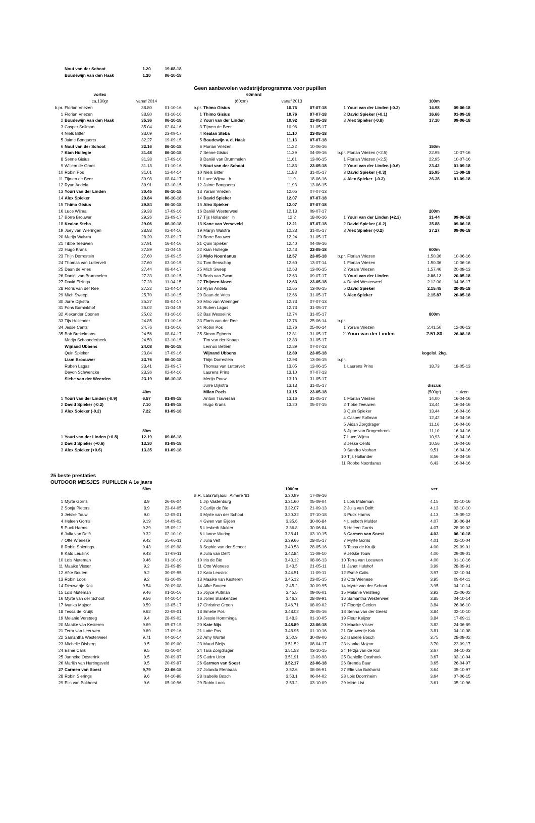| | Nout van der Schoot | 1.20 | 19-08-18 | | | | | | | | |
| | Boudewijn van den Haak | 1.20 | 06-10-18 | | | | | | | | |
| | | | | Geen aanbevolen wedstrijdprogramma voor pupillen | | | | | | | |
| | vortex | | | | 60mhrd | | | | | | |
| | ca.130gr | vanaf 2014 | | | (60cm) | vanaf 2013 | | | | 100m | |
| b.pr. | Florian Vriezen | 38.80 | 01-10-16 | b.pr. | Thimo Gisius | 10.76 | 07-07-18 | 1 | Youri van der Linden (-0.3) | 14.98 | 09-06-18 |
| 1 | Florian Vriezen | 38.80 | 01-10-16 | 1 | Thimo Gisius | 10.76 | 07-07-18 | 2 | David Spieker (+0.1) | 16.66 | 01-09-18 |
| 2 | Boudewijn van den Haak | 35.36 | 06-10-18 | 2 | Youri van der Linden | 10.92 | 23-05-18 | 3 | Alex Spieker (-0.8) | 17.10 | 09-06-18 |
| 3 | Casper Sollman | 35.04 | 02-04-16 | 3 | Tijmen de Beer | 10.96 | 31-05-17 | | | | |
| 4 | Niels Bitter | 33.09 | 23-09-17 | 4 | Kealan Steba | 11.10 | 23-05-18 | | | | |
| 5 | Jaime Bongaerts | 32.27 | 19-09-15 | 5 | Boudewijn v. d. Haak | 11.13 | 07-07-18 | | | | |
| 6 | Nout van der Schoot | 32.16 | 06-10-18 | 6 | Florian Vriezen | 11.22 | 10-06-16 | | | 150m | |
| 7 | Kian Hullegie | 31.48 | 06-10-18 | 7 | Senne Gisius | 11.39 | 04-09-16 | b.pr. | Florian Vriezen (+2.5) | 22.95 | 10-07-16 |
| 8 | Senne Gisius | 31.38 | 17-09-16 | 8 | Daniël van Brummelen | 11.61 | 13-06-15 | 1 | Florian Vriezen (+2.5) | 22.95 | 10-07-16 |
| 9 | Willem de Groot | 31.18 | 01-10-16 | 9 | Nout van der Schoot | 11.83 | 23-05-18 | 2 | Youri van der Linden (-0.6) | 23.42 | 01-09-18 |
| 10 | Robin Pos | 31.01 | 12-04-14 | 10 | Niels Bitter | 11.88 | 31-05-17 | 3 | David Spieker (-0.3) | 25.95 | 11-09-18 |
| 11 | Tijmen de Beer | 30.98 | 08-04-17 | 11 | Luce Wijma h | 11.9 | 18-06-16 | 4 | Alex Spieker (-0.3) | 26.38 | 01-09-18 |
| 12 | Ryan Andela | 30.91 | 03-10-15 | 12 | Jaime Bongaerts | 11.93 | 13-06-15 | | | | |
| 13 | Youri van der Linden | 30.45 | 06-10-18 | 13 | Yoram Vriezen | 12.05 | 07-07-13 | | | | |
| 14 | Alex Spieker | 29.84 | 06-10-18 | 14 | David Spieker | 12.07 | 07-07-18 | | | | |
| 15 | Thimo Gisius | 29.84 | 06-10-18 | 15 | Alex Spieker | 12.07 | 07-07-18 | | | | |
| 16 | Luce Wijma | 29.38 | 17-09-16 | 16 | Daniël Westerweel | 12.13 | 09-07-17 | | | 200m | |
| 17 | Borre Brouwer | 29.26 | 23-09-17 | 17 | Tijs Hollander h | 12.2 | 18-06-16 | 1 | Youri van der Linden (+2.3) | 31-44 | 09-06-18 |
| 18 | Kealan Steba | 29.06 | 06-10-18 | 18 | Kane van Verseveld | 12.21 | 07-07-18 | 2 | David Spieker (-0.2) | 35.88 | 09-06-18 |
| 19 | Joey van Wieringen | 28.88 | 02-04-16 | 19 | Marijn Walstra | 12.23 | 31-05-17 | 3 | Alex Spieker (-0.2) | 37.27 | 09-06-18 |
| 20 | Marijn Walstra | 28.20 | 23-09-17 | 20 | Borre Brouwer | 12.24 | 31-05-17 | | | | |
| 21 | Tibbe Teeuwen | 27.91 | 16-04-16 | 21 | Quin Spieker | 12.40 | 04-09-16 | | | | |
| 22 | Hugo Krans | 27.89 | 11-04-15 | 22 | Kian Hullegie | 12.43 | 23-05-18 | | | 600m | |
| 23 | Thijn Dorrestein | 27.60 | 19-09-15 | 23 | Mylo Noordanus | 12.57 | 23-05-18 | b.pr. | Florian Vriezen | 1.50.36 | 10-06-16 |
| 24 | Thomas van Luttervelt | 27.60 | 03-10-15 | 24 | Tom Benschop | 12.60 | 13-07-14 | 1 | Florian Vriezen | 1.50.36 | 10-06-16 |
| 25 | Daan de Vries | 27.44 | 08-04-17 | 25 | Mich Sweep | 12.63 | 13-06-15 | 2 | Yoram Vriezen | 1.57.46 | 20-09-13 |
| 26 | Daniël van Brummelen | 27.33 | 03-10-15 | 26 | Boris van Zwam | 12.63 | 09-07-17 | 3 | Youri van der Linden | 2.06.12 | 20-05-18 |
| 27 | David Elzinga | 27.28 | 11-04-15 | 27 | Thijmen Moen | 12.63 | 23-05-18 | 4 | Daniel Westerweel | 2.12.00 | 04-06-17 |
| 28 | Floris van der Ree | 27.22 | 12-04-14 | 28 | Ryan Andela | 12.65 | 13-06-15 | 5 | David Spieker | 2.15.45 | 20-05-18 |
| 29 | Mich Sweep | 25.70 | 03-10-15 | 29 | Daan de Vries | 12.66 | 31-05-17 | 6 | Alex Spieker | 2.15.87 | 20-05-18 |
| 30 | Jurre Dijkstra | 25.27 | 08-04-17 | 30 | Miro van Wieringen | 12.73 | 07-07-13 | | | | |
| 31 | Fons Borninkhof | 25.02 | 11-04-15 | 31 | Ruben Lagas | 12.73 | 31-05-17 | | | | |
| 32 | Alexander Coonen | 25.02 | 01-10-16 | 32 | Bas Wesselink | 12.74 | 31-05-17 | | | 800m | |
| 33 | Tijs Hollender | 24.85 | 01-10-16 | 33 | Floris van der Ree | 12.76 | 25-06-14 | b.pr. | | | |
| 34 | Jesse Cents | 24.76 | 01-10-16 | 34 | Robin Pos | 12.76 | 25-06-14 | 1 | Yoram Vriezen | 2.41.50 | 12-06-13 |
| 35 | Bob Brekelmans | 24.56 | 08-04-17 | 35 | Simon Egberts | 12.81 | 31-05-17 | 2 | Youri van der Linden | 2.51.80 | 26-08-18 |
| | Merijn Schoonderbeek | 24.50 | 03-10-15 | | Tim van der Knaap | 12.83 | 31-05-17 | | | | |
| | Wijnand Ubbens | 24.08 | 06-10-18 | | Lennox Betlem | 12.89 | 07-07-13 | | | | |
| | Quin Spieker | 23.84 | 17-09-16 | | Wijnand Ubbens | 12.89 | 23-05-18 | | | kogelsl. 2kg. | |
| | Liam Broouwer | 23.76 | 06-10-18 | | Thijn Dorrestein | 12.98 | 13-06-15 | b.pr. | | | |
| | Ruben Lagas | 23.41 | 23-09-17 | | Thomas van Luttervelt | 13.05 | 13-06-15 | 1 | Laurens Prins | 18.73 | 18-05-13 |
| | Devon Schwencke | 23.36 | 02-04-16 | | Laurens Prins | 13.10 | 07-07-13 | | | | |
| | Siebe van der Weerden | 23.19 | 06-10-18 | | Merijn Pouw | 13.10 | 31-05-17 | | | | |
| | | | | | Jurre Dijkstra | 13.13 | 31-05-17 | | | discus | |
| | | 40m | | | Milan Poels | 13.15 | 23-05-18 | | | (500gr) | Huizen |
| 1 | Youri van der Linden (-0.9) | 6.57 | 01-09-18 | | Antoni Traversari | 13.16 | 31-05-17 | 1 | Florian Vriezen | 14,00 | 16-04-16 |
| 2 | David Spieker (-0.2) | 7.10 | 01-09-18 | | Hugo Krans | 13.20 | 05-07-15 | 2 | Tibbe Teeuwen | 13,44 | 16-04-16 |
| 3 | Alex Soieker (-0.2) | 7.22 | 01-09-18 | | | | | 3 | Quin Spieker | 13,44 | 16-04-16 |
| | | | | | | | | 4 | Casper Sollman | 12,42 | 16-04-16 |
| | | | | | | | | 5 | Aidan Zorgdrager | 11,16 | 16-04-16 |
| | | 80m | | | | | | 6 | Jippe van Drogenbroek | 11,10 | 16-04-16 |
| 1 | Youri van der Linden (+0.8) | 12.19 | 09-06-18 | | | | | 7 | Luce Wijma | 10,93 | 16-04-16 |
| 2 | David Spieker (+0.6) | 13.30 | 01-09-18 | | | | | 8 | Jesse Cents | 10,56 | 16-04-16 |
| 3 | Alex Spieker (+0.6) | 13.35 | 01-09-18 | | | | | 9 | Sandro Voshart | 9,51 | 16-04-16 |
| | | | | | | | | 10 | Tijs Hollander | 8,56 | 16-04-16 |
| | | | | | | | | 11 | Robbe Noordanus | 6,43 | 16-04-16 |
| 25 beste prestaties | | | | | | | | | | | |
| OUTDOOR MEiSJES PUPILLEN A 1e jaars | | | | | | | | | | | |
| | | 60m | | | | 1000m | | | | ver | |
| | | | | B.R. | LalaYahjaoui Almere '81 | 3.30.99 | 17-09-16 | | | | |
| 1 | Myrte Gorris | 8.9 | 26-06-04 | 1 | Jip Vastenburg | 3.31.60 | 05-09-04 | 1 | Lois Mateman | 4.15 | 01-10-16 |
| 2 | Sonja Pieters | 8.9 | 23-04-05 | 2 | Carlijn de Bie | 3.32.07 | 21-09-13 | 2 | Julia van Delft | 4.13 | 02-10-10 |
| 3 | Jetske Touw | 9.0 | 12-05-01 | 3 | Myrte van der Schoot | 3.20.32 | 07-10-18 | 3 | Puck Harms | 4.13 | 15-09-12 |
| 4 | Heleen Gorris | 9,19 | 14-09-02 | 4 | Gwen van Eijden | 3.35.6 | 30-06-84 | 4 | Liesbeth Mulder | 4.07 | 30-06-84 |
| 5 | Puck Harms | 9.29 | 15-09-12 | 5 | Liesbeth Mulder | 3.36.8 | 30-06-84 | 5 | Heleen Gorris | 4.07 | 28-09-02 |
| 6 | Julia van Delft | 9.32 | 02-10-10 | 6 | Lianne Wuring | 3.38.41 | 03-10-15 | 6 | Carmen van Soest | 4.03 | 06-10-18 |
| 7 | Otte Wienese | 9.42 | 25-06-11 | 7 | Julia Velt | 3.39.66 | 28-05-17 | 7 | Myrte Gorris | 4.01 | 02-10-04 |
| 8 | Robin Spierings | 9.43 | 19-09-98 | 8 | Sophie van der Schoot | 3.40.58 | 28-05-16 | 8 | Tessa de Kruijk | 4.00 | 29-09-01 |
| 9 | Kato Leusink | 9.43 | 17-09-11 | 9 | Julia van Delft | 3.42.84 | 11-09-10 | 9 | Jetske Touw | 4.00 | 29-09-01 |
| 10 | Lois Mateman | 9.46 | 01-10-16 | 10 | Iris de Bie | 3.43.12 | 08-06-13 | 10 | Terra van Leeuwen | 4.00 | 01-10-16 |
| 11 | Maaike Visser | 9.2 | 23-09-89 | 11 | Otte Wienese | 3.43.5 | 21-05-11 | 11 | Janet Hulshof | 3.99 | 28-09-91 |
| 12 | Afke Bouten | 9.2 | 30-09-95 | 12 | Kato Leusink | 3.44.51 | 11-09-11 | 12 | Esmé Calis | 3.97 | 02-10-04 |
| 13 | Robin Loos | 9.2 | 03-10-09 | 13 | Maaike van Kesteren | 3.45.12 | 23-05-15 | 13 | Otte Wienese | 3.95 | 09-04-11 |
| 14 | Dieuwertje Kok | 9.54 | 20-09-08 | 14 | Afke Bouten | 3.45.2 | 30-09-95 | 14 | Myrte van der Schoot | 3.95 | 04-10-14 |
| 15 | Lois Mateman | 9.46 | 01-10-16 | 15 | Joyce Putman | 3.45.5 | 09-06-01 | 15 | Melanie Versteeg | 3.92 | 22-06-02 |
| 16 | Myrte van der Schoot | 9.56 | 04-10-14 | 16 | Jolien Blankenzee | 3.46.3 | 28-09-91 | 16 | Samantha Westerweel | 3.85 | 04-10-14 |
| 17 | Ivanka Majoor | 9.59 | 13-05-17 | 17 | Christine Groen | 3.46.71 | 08-09-02 | 17 | Floortje Geelen | 3.84 | 26-06-10 |
| 18 | Tessa de Kruijk | 9.62 | 22-09-01 | 18 | Emelie Pos | 3.48.02 | 28-05-16 | 18 | Senna van der Geest | 3.84 | 02-10-10 |
| 19 | Melanie Versteeg | 9.4 | 28-09-02 | 19 | Jessie Homminga | 3.48.3 | 01-10-05 | 19 | Fleur Keijzer | 3.84 | 17-09-11 |
| 20 | Maaike van Kesteren | 9.69 | 05-07-15 | 20 | Kate Nijs | 3.48.89 | 23-06-18 | 20 | Maaike Visser | 3.82 | 24-06-89 |
| 21 | Terra van Leeuwen | 9.69 | 17-09-16 | 21 | Lotte Pos | 3.48.95 | 01-10-16 | 21 | Dieuwertje Kok | 3.81 | 04-10-08 |
| 22 | Samantha Westerweel | 9.71 | 04-10-14 | 22 | Amy Wortel | 3.50.9 | 30-09-06 | 22 | Isabelle Bosch | 3.75 | 28-09-02 |
| 23 | Michelle Disberg | 9.5 | 30-09-00 | 23 | Maud Bleijs | 3.51.52 | 08-04-17 | 23 | Ivanka Majoor | 3.70 | 23-09-17 |
| 24 | Esme Calis | 9.5 | 02-10-04 | 24 | Tara Zorgdrager | 3.51.53 | 03-10-15 | 24 | Terzja van de Kuil | 3.67 | 04-10-03 |
| 25 | Janneke Oosterink | 9.5 | 20-09-97 | 25 | Gudrn Uriot | 3.51.91 | 13-09-98 | 25 | Danielle Oosthoek | 3.67 | 02-10-04 |
| 26 | Marlijn van Hartingsveld | 9.5 | 20-09-97 | 26 | Carmen van Soest | 3.52.17 | 23-06-18 | 26 | Brenda Baar | 3.65 | 26-04-97 |
| 27 | Carmen van Soest | 9,79 | 23-06-18 | 27 | Jolanda Elenbaas | 3.52.6 | 08-06-91 | 27 | Elin van Bokhorst | 3.64 | 05-10-97 |
| 28 | Robin Sierings | 9.6 | 04-10-98 | 28 | Isabelle Bosch | 3.53.1 | 06-04-02 | 28 | Lois Doornheim | 3.64 | 07-06-15 |
| 29 | Elin van Bokhorst | 9.6 | 05-10-96 | 29 | Robin Loos | 3.53.2 | 03-10-09 | 29 | Mirte List | 3.61 | 05-10-96 |